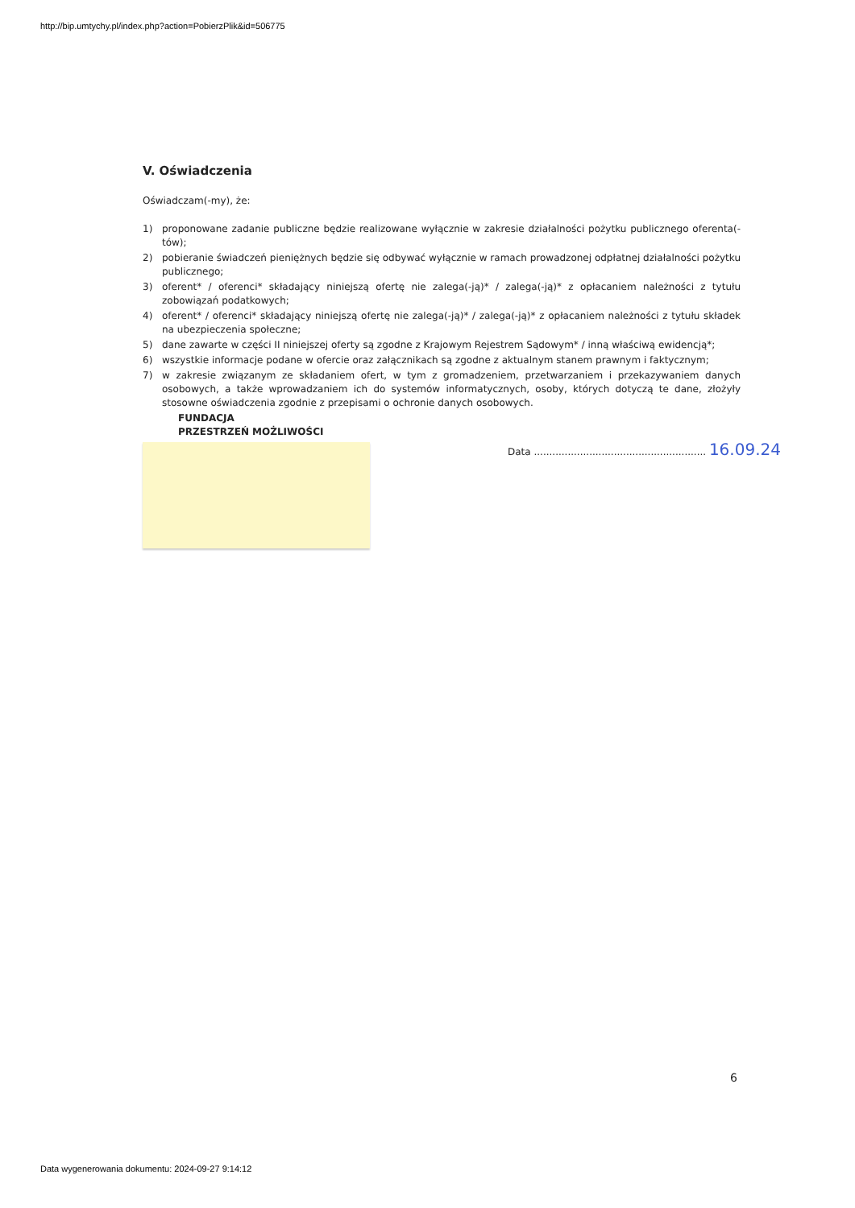http://bip.umtychy.pl/index.php?action=PobierzPlik&id=506775
V. Oświadczenia
Oświadczam(-my), że:
1) proponowane zadanie publiczne będzie realizowane wyłącznie w zakresie działalności pożytku publicznego oferenta(-tów);
2) pobieranie świadczeń pieniężnych będzie się odbywać wyłącznie w ramach prowadzonej odpłatnej działalności pożytku publicznego;
3) oferent* / oferenci* składający niniejszą ofertę nie zalega(-ją)* / zalega(-ją)* z opłacaniem należności z tytułu zobowiązań podatkowych;
4) oferent* / oferenci* składający niniejszą ofertę nie zalega(-ją)* / zalega(-ją)* z opłacaniem należności z tytułu składek na ubezpieczenia społeczne;
5) dane zawarte w części II niniejszej oferty są zgodne z Krajowym Rejestrem Sądowym* / inną właściwą ewidencją*;
6) wszystkie informacje podane w ofercie oraz załącznikach są zgodne z aktualnym stanem prawnym i faktycznym;
7) w zakresie związanym ze składaniem ofert, w tym z gromadzeniem, przetwarzaniem i przekazywaniem danych osobowych, a także wprowadzaniem ich do systemów informatycznych, osoby, których dotyczą te dane, złożyły stosowne oświadczenia zgodnie z przepisami o ochronie danych osobowych.
FUNDACJA
PRZESTRZEŃ MOŻLIWOŚCI
Data ........................................................ 16.09.24
6
Data wygenerowania dokumentu: 2024-09-27 9:14:12